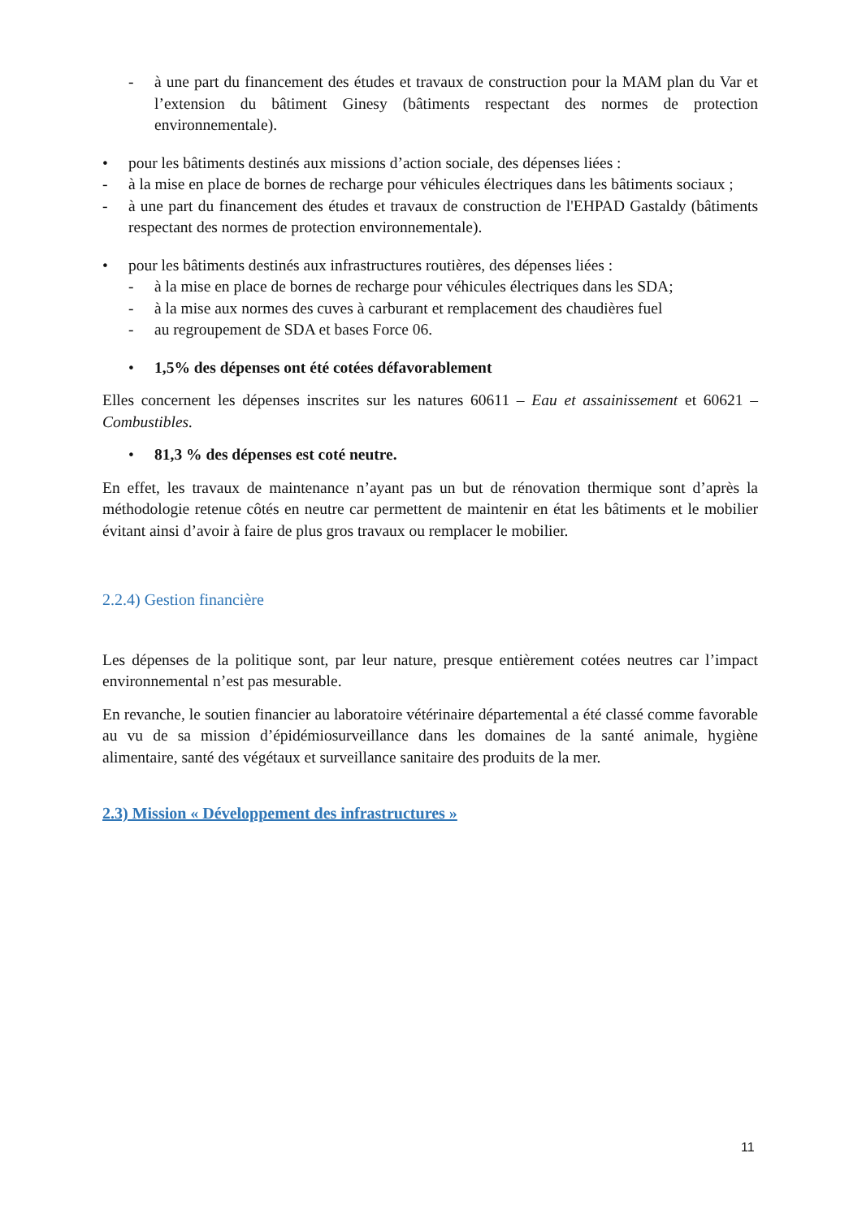- à une part du financement des études et travaux de construction pour la MAM plan du Var et l’extension du bâtiment Ginesy (bâtiments respectant des normes de protection environnementale).
• pour les bâtiments destinés aux missions d’action sociale, des dépenses liées :
- à la mise en place de bornes de recharge pour véhicules électriques dans les bâtiments sociaux ;
- à une part du financement des études et travaux de construction de l'EHPAD Gastaldy (bâtiments respectant des normes de protection environnementale).
• pour les bâtiments destinés aux infrastructures routières, des dépenses liées :
- à la mise en place de bornes de recharge pour véhicules électriques dans les SDA;
- à la mise aux normes des cuves à carburant et remplacement des chaudières fuel
- au regroupement de SDA et bases Force 06.
• 1,5% des dépenses ont été cotées défavorablement
Elles concernent les dépenses inscrites sur les natures 60611 – Eau et assainissement et 60621 – Combustibles.
• 81,3 % des dépenses est coté neutre.
En effet, les travaux de maintenance n’ayant pas un but de rénovation thermique sont d’après la méthodologie retenue côtés en neutre car permettent de maintenir en état les bâtiments et le mobilier évitant ainsi d’avoir à faire de plus gros travaux ou remplacer le mobilier.
2.2.4) Gestion financière
Les dépenses de la politique sont, par leur nature, presque entièrement cotées neutres car l’impact environnemental n’est pas mesurable.
En revanche, le soutien financier au laboratoire vétérinaire départemental a été classé comme favorable au vu de sa mission d’épidémiosurveillance dans les domaines de la santé animale, hygiène alimentaire, santé des végétaux et surveillance sanitaire des produits de la mer.
2.3) Mission « Développement des infrastructures »
11